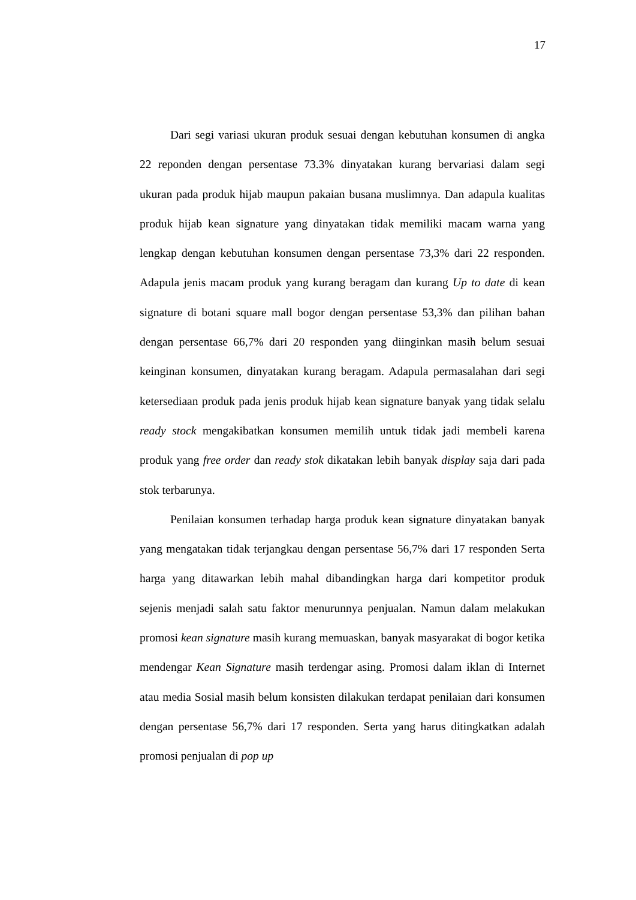17
Dari segi variasi ukuran produk sesuai dengan kebutuhan konsumen di angka 22 reponden dengan persentase 73.3% dinyatakan kurang bervariasi dalam segi ukuran pada produk hijab maupun pakaian busana muslimnya. Dan adapula kualitas produk hijab kean signature yang dinyatakan tidak memiliki macam warna yang lengkap dengan kebutuhan konsumen dengan persentase 73,3% dari 22 responden. Adapula jenis macam produk yang kurang beragam dan kurang Up to date di kean signature di botani square mall bogor dengan persentase 53,3% dan pilihan bahan dengan persentase 66,7% dari 20 responden yang diinginkan masih belum sesuai keinginan konsumen, dinyatakan kurang beragam. Adapula permasalahan dari segi ketersediaan produk pada jenis produk hijab kean signature banyak yang tidak selalu ready stock mengakibatkan konsumen memilih untuk tidak jadi membeli karena produk yang free order dan ready stok dikatakan lebih banyak display saja dari pada stok terbarunya.
Penilaian konsumen terhadap harga produk kean signature dinyatakan banyak yang mengatakan tidak terjangkau dengan persentase 56,7% dari 17 responden Serta harga yang ditawarkan lebih mahal dibandingkan harga dari kompetitor produk sejenis menjadi salah satu faktor menurunnya penjualan. Namun dalam melakukan promosi kean signature masih kurang memuaskan, banyak masyarakat di bogor ketika mendengar Kean Signature masih terdengar asing. Promosi dalam iklan di Internet atau media Sosial masih belum konsisten dilakukan terdapat penilaian dari konsumen dengan persentase 56,7% dari 17 responden. Serta yang harus ditingkatkan adalah promosi penjualan di pop up